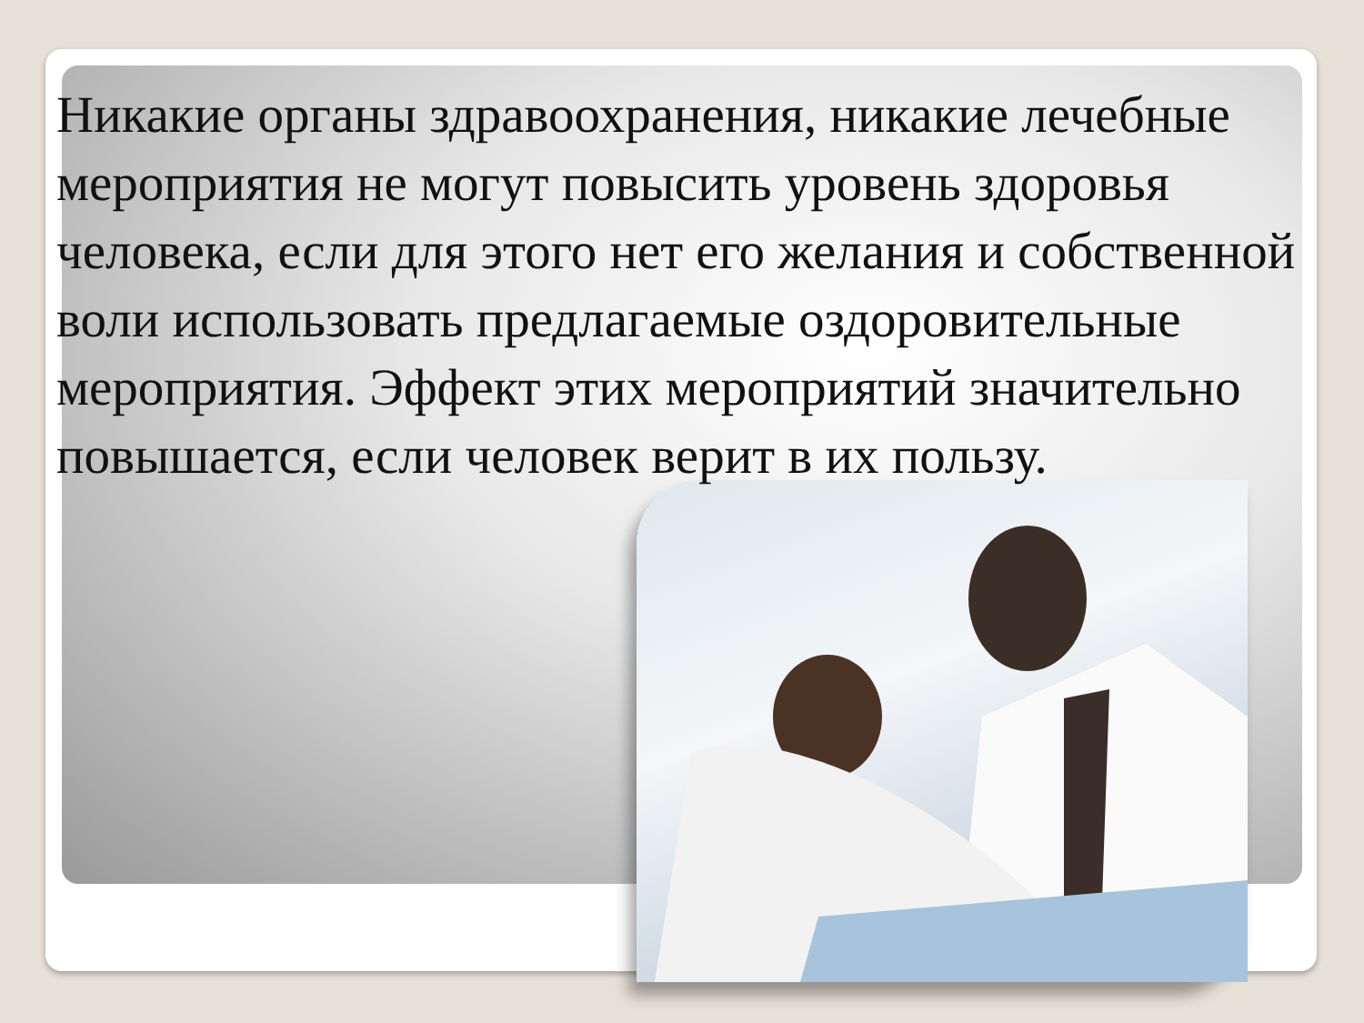Никакие органы здравоохранения, никакие лечебные мероприятия не могут повысить уровень здоровья человека, если для этого нет его желания и собственной воли использовать предлагаемые оздоровительные мероприятия. Эффект этих мероприятий значительно повышается, если человек верит в их пользу.